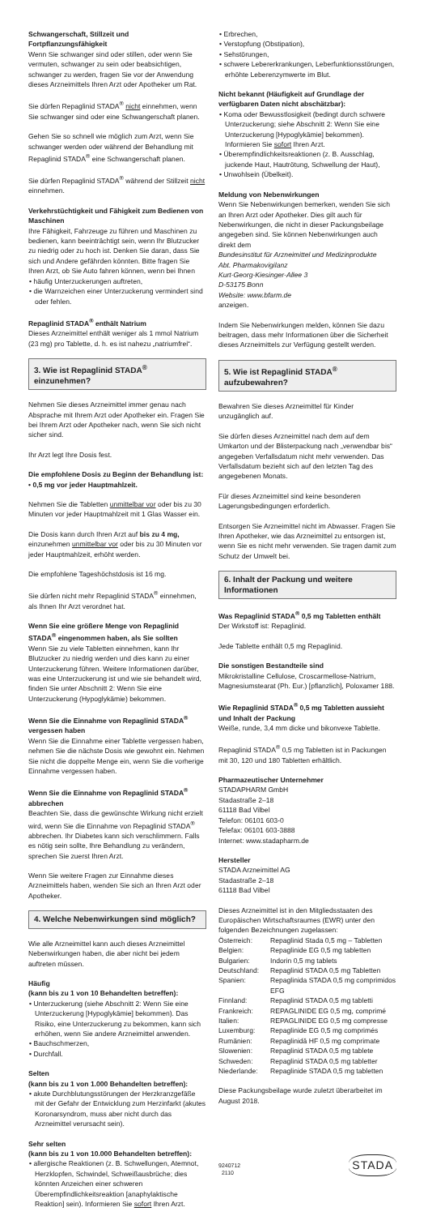Schwangerschaft, Stillzeit und Fortpflanzungsfähigkeit
Wenn Sie schwanger sind oder stillen, oder wenn Sie vermuten, schwanger zu sein oder beabsichtigen, schwanger zu werden, fragen Sie vor der Anwendung dieses Arzneimittels Ihren Arzt oder Apotheker um Rat.
Sie dürfen Repaglinid STADA<sup>®</sup> nicht einnehmen, wenn Sie schwanger sind oder eine Schwangerschaft planen.
Gehen Sie so schnell wie möglich zum Arzt, wenn Sie schwanger werden oder während der Behandlung mit Repaglinid STADA<sup>®</sup> eine Schwangerschaft planen.
Sie dürfen Repaglinid STADA<sup>®</sup> während der Stillzeit nicht einnehmen.
Verkehrstüchtigkeit und Fähigkeit zum Bedienen von Maschinen
Ihre Fähigkeit, Fahrzeuge zu führen und Maschinen zu bedienen, kann beeinträchtigt sein, wenn Ihr Blutzucker zu niedrig oder zu hoch ist. Denken Sie daran, dass Sie sich und Andere gefährden könnten. Bitte fragen Sie Ihren Arzt, ob Sie Auto fahren können, wenn bei Ihnen
• häufig Unterzuckerungen auftreten,
• die Warnzeichen einer Unterzuckerung vermindert sind oder fehlen.
Repaglinid STADA<sup>®</sup> enthält Natrium
Dieses Arzneimittel enthält weniger als 1 mmol Natrium (23 mg) pro Tablette, d. h. es ist nahezu „natriumfrei“.
3. Wie ist Repaglinid STADA<sup>®</sup> einzunehmen?
Nehmen Sie dieses Arzneimittel immer genau nach Absprache mit Ihrem Arzt oder Apotheker ein. Fragen Sie bei Ihrem Arzt oder Apotheker nach, wenn Sie sich nicht sicher sind.
Ihr Arzt legt Ihre Dosis fest.
Die empfohlene Dosis zu Beginn der Behandlung ist:
• 0,5 mg vor jeder Hauptmahlzeit.
Nehmen Sie die Tabletten unmittelbar vor oder bis zu 30 Minuten vor jeder Hauptmahlzeit mit 1 Glas Wasser ein.
Die Dosis kann durch Ihren Arzt auf bis zu 4 mg, einzunehmen unmittelbar vor oder bis zu 30 Minuten vor jeder Hauptmahlzeit, erhöht werden.
Die empfohlene Tageshöchstdosis ist 16 mg.
Sie dürfen nicht mehr Repaglinid STADA<sup>®</sup> einnehmen, als Ihnen Ihr Arzt verordnet hat.
Wenn Sie eine größere Menge von Repaglinid STADA<sup>®</sup> eingenommen haben, als Sie sollten
Wenn Sie zu viele Tabletten einnehmen, kann Ihr Blutzucker zu niedrig werden und dies kann zu einer Unterzuckerung führen. Weitere Informationen darüber, was eine Unterzuckerung ist und wie sie behandelt wird, finden Sie unter Abschnitt 2: Wenn Sie eine Unterzuckerung (Hypoglykämie) bekommen.
Wenn Sie die Einnahme von Repaglinid STADA<sup>®</sup> vergessen haben
Wenn Sie die Einnahme einer Tablette vergessen haben, nehmen Sie die nächste Dosis wie gewohnt ein. Nehmen Sie nicht die doppelte Menge ein, wenn Sie die vorherige Einnahme vergessen haben.
Wenn Sie die Einnahme von Repaglinid STADA<sup>®</sup> abbrechen
Beachten Sie, dass die gewünschte Wirkung nicht erzielt wird, wenn Sie die Einnahme von Repaglinid STADA<sup>®</sup> abbrechen. Ihr Diabetes kann sich verschlimmern. Falls es nötig sein sollte, Ihre Behandlung zu verändern, sprechen Sie zuerst Ihren Arzt.
Wenn Sie weitere Fragen zur Einnahme dieses Arzneimittels haben, wenden Sie sich an Ihren Arzt oder Apotheker.
4. Welche Nebenwirkungen sind möglich?
Wie alle Arzneimittel kann auch dieses Arzneimittel Nebenwirkungen haben, die aber nicht bei jedem auftreten müssen.
Häufig
(kann bis zu 1 von 10 Behandelten betreffen):
• Unterzuckerung (siehe Abschnitt 2: Wenn Sie eine Unterzuckerung [Hypoglykämie] bekommen). Das Risiko, eine Unterzuckerung zu bekommen, kann sich erhöhen, wenn Sie andere Arzneimittel anwenden.
• Bauchschmerzen,
• Durchfall.
Selten
(kann bis zu 1 von 1.000 Behandelten betreffen):
• akute Durchblutungsstörungen der Herzkranzgefäße mit der Gefahr der Entwicklung zum Herzinfarkt (akutes Koronarsyndrom, muss aber nicht durch das Arzneimittel verursacht sein).
Sehr selten
(kann bis zu 1 von 10.000 Behandelten betreffen):
• allergische Reaktionen (z. B. Schwellungen, Atemnot, Herzklopfen, Schwindel, Schweißausbrüche; dies könnten Anzeichen einer schweren Überempfindlichkeitsreaktion [anaphylaktische Reaktion] sein). Informieren Sie sofort Ihren Arzt.
• Erbrechen,
• Verstopfung (Obstipation),
• Sehstörungen,
• schwere Lebererkrankungen, Leberfunktionsstörungen, erhöhte Leberenzymwerte im Blut.
Nicht bekannt (Häufigkeit auf Grundlage der verfügbaren Daten nicht abschätzbar):
• Koma oder Bewusstlosigkeit (bedingt durch schwere Unterzuckerung; siehe Abschnitt 2: Wenn Sie eine Unterzuckerung [Hypoglykämie] bekommen). Informieren Sie sofort Ihren Arzt.
• Überempfindlichkeitsreaktionen (z. B. Ausschlag, juckende Haut, Hautrötung, Schwellung der Haut),
• Unwohlsein (Übelkeit).
Meldung von Nebenwirkungen
Wenn Sie Nebenwirkungen bemerken, wenden Sie sich an Ihren Arzt oder Apotheker. Dies gilt auch für Nebenwirkungen, die nicht in dieser Packungsbeilage angegeben sind. Sie können Nebenwirkungen auch direkt dem
Bundesinstitut für Arzneimittel und Medizinprodukte
Abt. Pharmakovigilanz
Kurt-Georg-Kiesinger-Allee 3
D-53175 Bonn
Website: www.bfarm.de
anzeigen.
Indem Sie Nebenwirkungen melden, können Sie dazu beitragen, dass mehr Informationen über die Sicherheit dieses Arzneimittels zur Verfügung gestellt werden.
5. Wie ist Repaglinid STADA<sup>®</sup> aufzubewahren?
Bewahren Sie dieses Arzneimittel für Kinder unzugänglich auf.
Sie dürfen dieses Arzneimittel nach dem auf dem Umkarton und der Blisterpackung nach „verwendbar bis“ angegeben Verfallsdatum nicht mehr verwenden. Das Verfallsdatum bezieht sich auf den letzten Tag des angegebenen Monats.
Für dieses Arzneimittel sind keine besonderen Lagerungsbedingungen erforderlich.
Entsorgen Sie Arzneimittel nicht im Abwasser. Fragen Sie Ihren Apotheker, wie das Arzneimittel zu entsorgen ist, wenn Sie es nicht mehr verwenden. Sie tragen damit zum Schutz der Umwelt bei.
6. Inhalt der Packung und weitere Informationen
Was Repaglinid STADA<sup>®</sup> 0,5 mg Tabletten enthält
Der Wirkstoff ist: Repaglinid.
Jede Tablette enthält 0,5 mg Repaglinid.
Die sonstigen Bestandteile sind
Mikrokristalline Cellulose, Croscarmellose-Natrium, Magnesiumstearat (Ph. Eur.) [pflanzlich], Poloxamer 188.
Wie Repaglinid STADA<sup>®</sup> 0,5 mg Tabletten aussieht und Inhalt der Packung
Weiße, runde, 3,4 mm dicke und bikonvexe Tablette.
Repaglinid STADA<sup>®</sup> 0,5 mg Tabletten ist in Packungen mit 30, 120 und 180 Tabletten erhältlich.
Pharmazeutischer Unternehmer
STADAPHARM GmbH
Stadastraße 2–18
61118 Bad Vilbel
Telefon: 06101 603-0
Telefax: 06101 603-3888
Internet: www.stadapharm.de
Hersteller
STADA Arzneimittel AG
Stadastraße 2–18
61118 Bad Vilbel
Dieses Arzneimittel ist in den Mitgliedsstaaten des Europäischen Wirtschaftsraumes (EWR) unter den folgenden Bezeichnungen zugelassen:
| Österreich: | Repaglinid Stada 0,5 mg – Tabletten |
| Belgien: | Repaglinide EG 0,5 mg tabletten |
| Bulgarien: | Indorin 0,5 mg tablets |
| Deutschland: | Repaglinid STADA 0,5 mg Tabletten |
| Spanien: | Repaglinida STADA 0,5 mg comprimidos EFG |
| Finnland: | Repaglinid STADA 0,5 mg tabletti |
| Frankreich: | REPAGLINIDE EG 0,5 mg, comprimé |
| Italien: | REPAGLINIDE EG 0,5 mg compresse |
| Luxemburg: | Repaglinide EG 0,5 mg comprimés |
| Rumänien: | Repaglinidă HF 0,5 mg comprimate |
| Slowenien: | Repaglinid STADA 0,5 mg tablete |
| Schweden: | Repaglinid STADA 0,5 mg tabletter |
| Niederlande: | Repaglinide STADA 0,5 mg tabletten |
Diese Packungsbeilage wurde zuletzt überarbeitet im August 2018.
9240712
2110
STADA